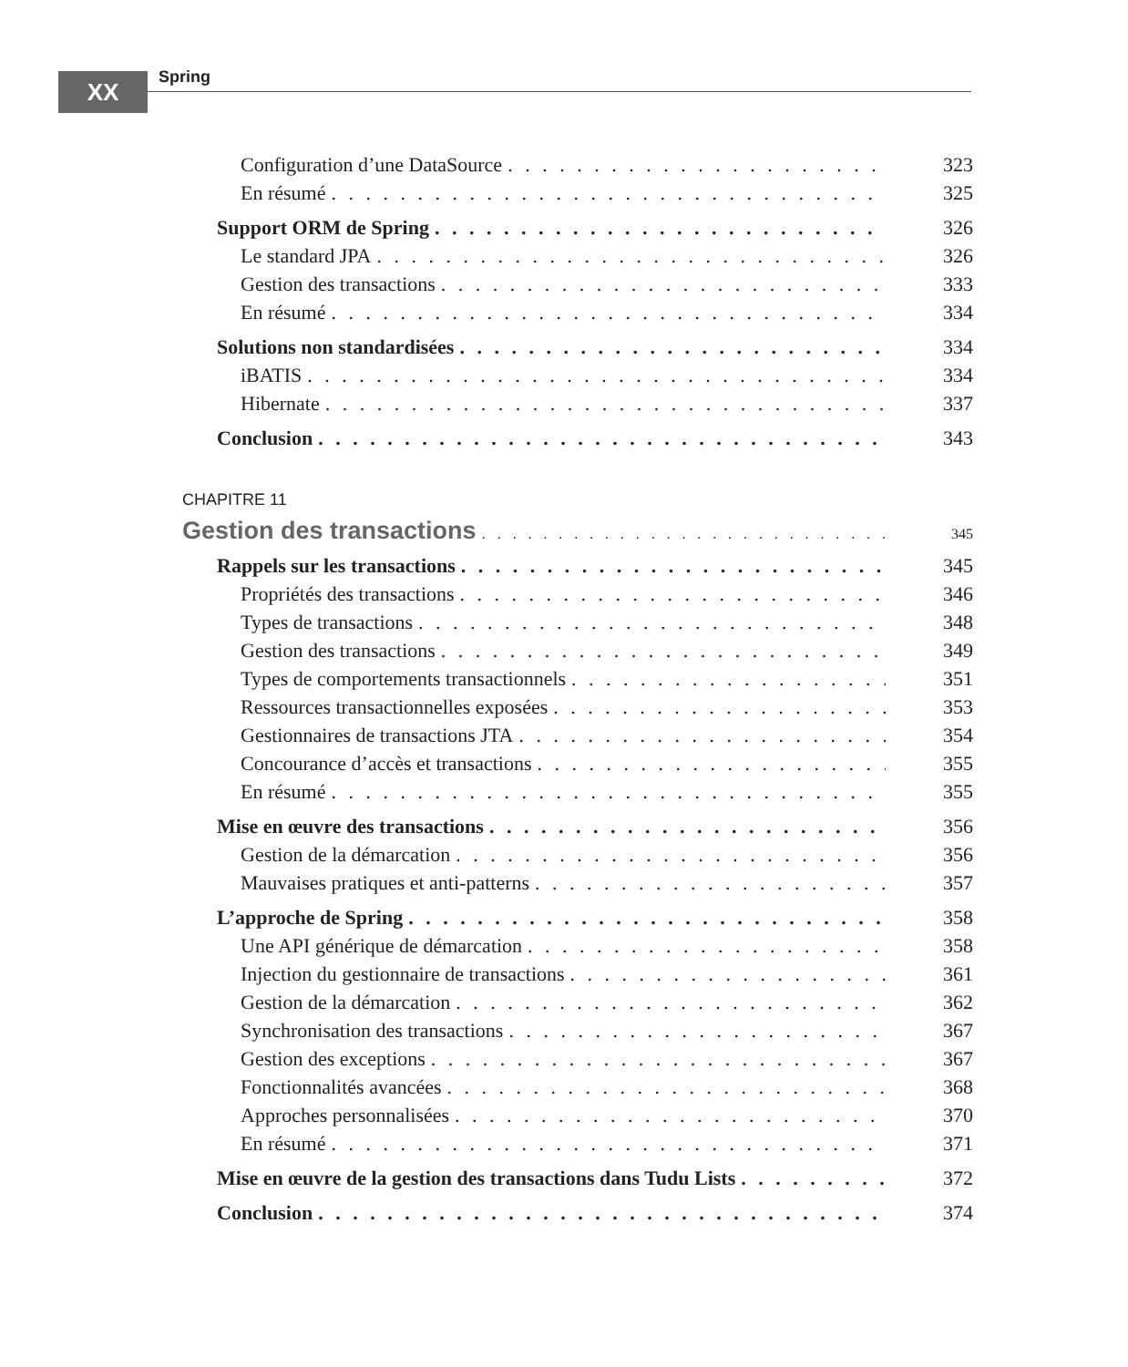XX Spring
Configuration d’une DataSource 323
En résumé 325
Support ORM de Spring 326
Le standard JPA 326
Gestion des transactions 333
En résumé 334
Solutions non standardisées 334
iBATIS 334
Hibernate 337
Conclusion 343
CHAPITRE 11
Gestion des transactions 345
Rappels sur les transactions 345
Propriétés des transactions 346
Types de transactions 348
Gestion des transactions 349
Types de comportements transactionnels 351
Ressources transactionnelles exposées 353
Gestionnaires de transactions JTA 354
Concourance d’accès et transactions 355
En résumé 355
Mise en œuvre des transactions 356
Gestion de la démarcation 356
Mauvaises pratiques et anti-patterns 357
L’approche de Spring 358
Une API générique de démarcation 358
Injection du gestionnaire de transactions 361
Gestion de la démarcation 362
Synchronisation des transactions 367
Gestion des exceptions 367
Fonctionnalités avancées 368
Approches personnalisées 370
En résumé 371
Mise en œuvre de la gestion des transactions dans Tudu Lists 372
Conclusion 374